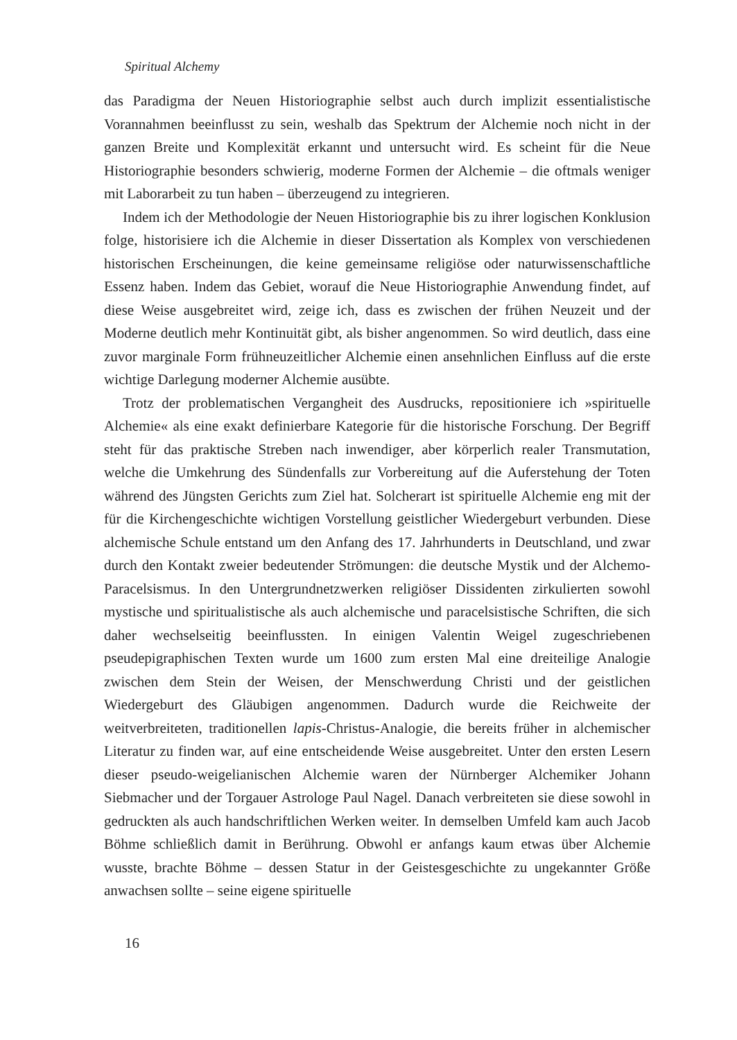Spiritual Alchemy
das Paradigma der Neuen Historiographie selbst auch durch implizit essentialistische Vorannahmen beeinflusst zu sein, weshalb das Spektrum der Alchemie noch nicht in der ganzen Breite und Komplexität erkannt und untersucht wird. Es scheint für die Neue Historiographie besonders schwierig, moderne Formen der Alchemie – die oftmals weniger mit Laborarbeit zu tun haben – überzeugend zu integrieren.
Indem ich der Methodologie der Neuen Historiographie bis zu ihrer logischen Konklusion folge, historisiere ich die Alchemie in dieser Dissertation als Komplex von verschiedenen historischen Erscheinungen, die keine gemeinsame religiöse oder naturwissenschaftliche Essenz haben. Indem das Gebiet, worauf die Neue Historiographie Anwendung findet, auf diese Weise ausgebreitet wird, zeige ich, dass es zwischen der frühen Neuzeit und der Moderne deutlich mehr Kontinuität gibt, als bisher angenommen. So wird deutlich, dass eine zuvor marginale Form frühneuzeitlicher Alchemie einen ansehnlichen Einfluss auf die erste wichtige Darlegung moderner Alchemie ausübte.
Trotz der problematischen Vergangheit des Ausdrucks, repositioniere ich »spirituelle Alchemie« als eine exakt definierbare Kategorie für die historische Forschung. Der Begriff steht für das praktische Streben nach inwendiger, aber körperlich realer Transmutation, welche die Umkehrung des Sündenfalls zur Vorbereitung auf die Auferstehung der Toten während des Jüngsten Gerichts zum Ziel hat. Solcherart ist spirituelle Alchemie eng mit der für die Kirchengeschichte wichtigen Vorstellung geistlicher Wiedergeburt verbunden. Diese alchemische Schule entstand um den Anfang des 17. Jahrhunderts in Deutschland, und zwar durch den Kontakt zweier bedeutender Strömungen: die deutsche Mystik und der Alchemo-Paracelsismus. In den Untergrundnetzwerken religiöser Dissidenten zirkulierten sowohl mystische und spiritualistische als auch alchemische und paracelsistische Schriften, die sich daher wechselseitig beeinflussten. In einigen Valentin Weigel zugeschriebenen pseudepigraphischen Texten wurde um 1600 zum ersten Mal eine dreiteilige Analogie zwischen dem Stein der Weisen, der Menschwerdung Christi und der geistlichen Wiedergeburt des Gläubigen angenommen. Dadurch wurde die Reichweite der weitverbreiteten, traditionellen lapis-Christus-Analogie, die bereits früher in alchemischer Literatur zu finden war, auf eine entscheidende Weise ausgebreitet. Unter den ersten Lesern dieser pseudo-weigelianischen Alchemie waren der Nürnberger Alchemiker Johann Siebmacher und der Torgauer Astrologe Paul Nagel. Danach verbreiteten sie diese sowohl in gedruckten als auch handschriftlichen Werken weiter. In demselben Umfeld kam auch Jacob Böhme schließlich damit in Berührung. Obwohl er anfangs kaum etwas über Alchemie wusste, brachte Böhme – dessen Statur in der Geistesgeschichte zu ungekannter Größe anwachsen sollte – seine eigene spirituelle
16